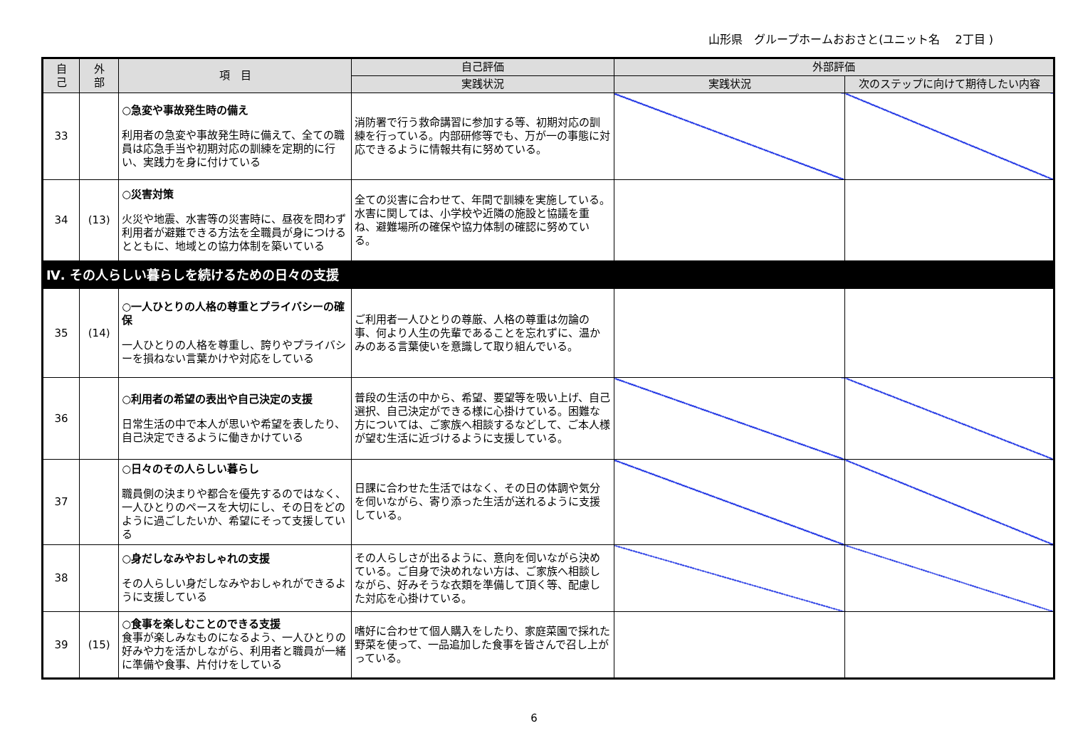山形県　グループホームおおさと(ユニット名　 2丁目 )
| 自 己 | 外 部 | 項 目 | 自己評価 | 外部評価 | |
| --- | --- | --- | --- | --- | --- |
| | | | 実践状況 | 実践状況 | 次のステップに向けて期待したい内容 |
| 33 | | ○急変や事故発生時の備え 利用者の急変や事故発生時に備えて、全ての職員は応急手当や初期対応の訓練を定期的に行い、実践力を身に付けている | 消防署で行う救命講習に参加する等、初期対応の訓練を行っている。内部研修等でも、万が一の事態に対応できるように情報共有に努めている。 | | |
| 34 | (13) | ○災害対策 火災や地震、水害等の災害時に、昼夜を問わず利用者が避難できる方法を全職員が身につけるとともに、地域との協力体制を築いている | 全ての災害に合わせて、年間で訓練を実施している。水害に関しては、小学校や近隣の施設と協議を重ね、避難場所の確保や協力体制の確認に努めている。 | | |
| Ⅳ. その人らしい暮らしを続けるための日々の支援 | | | | | |
| 35 | (14) | ○一人ひとりの人格の尊重とプライバシーの確保 一人ひとりの人格を尊重し、誇りやプライバシーを損ねない言葉かけや対応をしている | ご利用者一人ひとりの尊厳、人格の尊重は勿論の事、何より人生の先輩であることを忘れずに、温かみのある言葉使いを意識して取り組んでいる。 | | |
| 36 | | ○利用者の希望の表出や自己決定の支援 日常生活の中で本人が思いや希望を表したり、自己決定できるように働きかけている | 普段の生活の中から、希望、要望等を吸い上げ、自己選択、自己決定ができる様に心掛けている。困難な方については、ご家族へ相談するなどして、ご本人様が望む生活に近づけるように支援している。 | | |
| 37 | | ○日々のその人らしい暮らし 職員側の決まりや都合を優先するのではなく、一人ひとりのペースを大切にし、その日をどのように過ごしたいか、希望にそって支援している | 日課に合わせた生活ではなく、その日の体調や気分を伺いながら、寄り添った生活が送れるように支援している。 | | |
| 38 | | ○身だしなみやおしゃれの支援 その人らしい身だしなみやおしゃれができるように支援している | その人らしさが出るように、意向を伺いながら決めている。ご自身で決めれない方は、ご家族へ相談しながら、好みそうな衣類を準備して頂く等、配慮した対応を心掛けている。 | | |
| 39 | (15) | ○食事を楽しむことのできる支援 食事が楽しみなものになるよう、一人ひとりの好みや力を活かしながら、利用者と職員が一緒に準備や食事、片付けをしている | 嗜好に合わせて個人購入をしたり、家庭菜園で採れた野菜を使って、一品追加した食事を皆さんで召し上がっている。 | | |
6